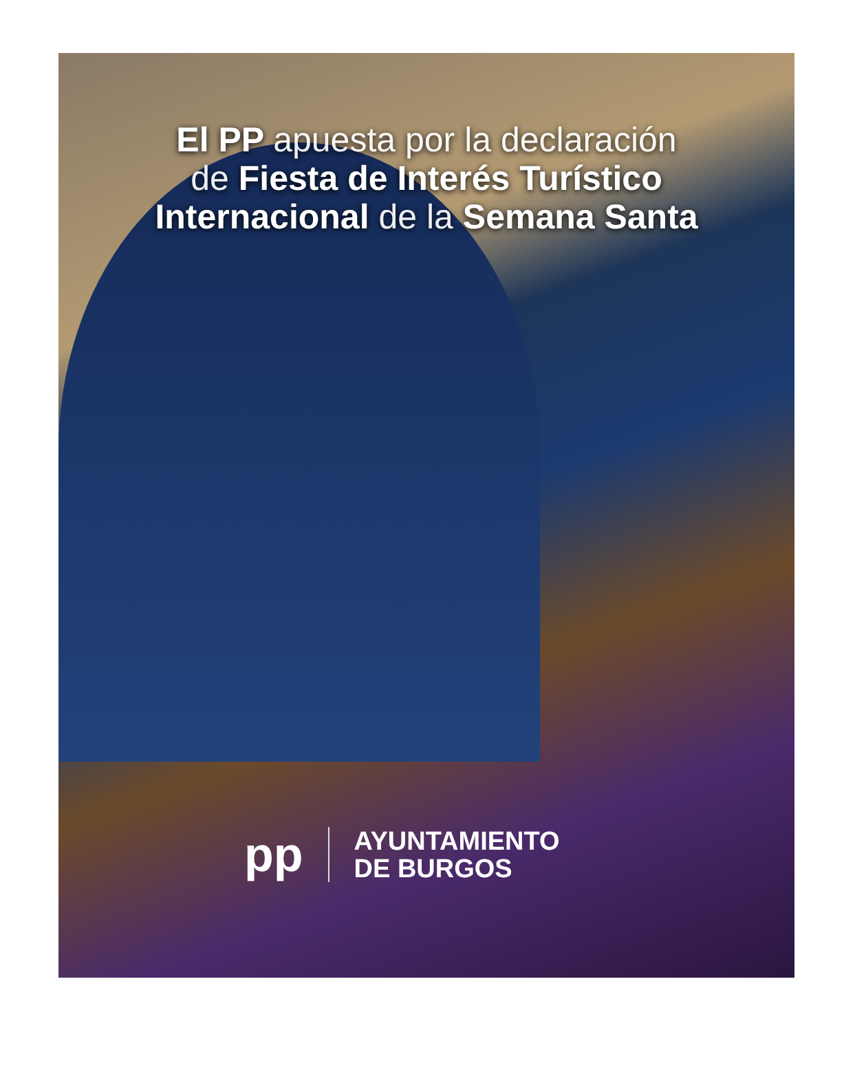El PP apuesta por la declaración
de Fiesta de Interés Turístico
Internacional de la Semana Santa
pp
AYUNTAMIENTO
DE BURGOS